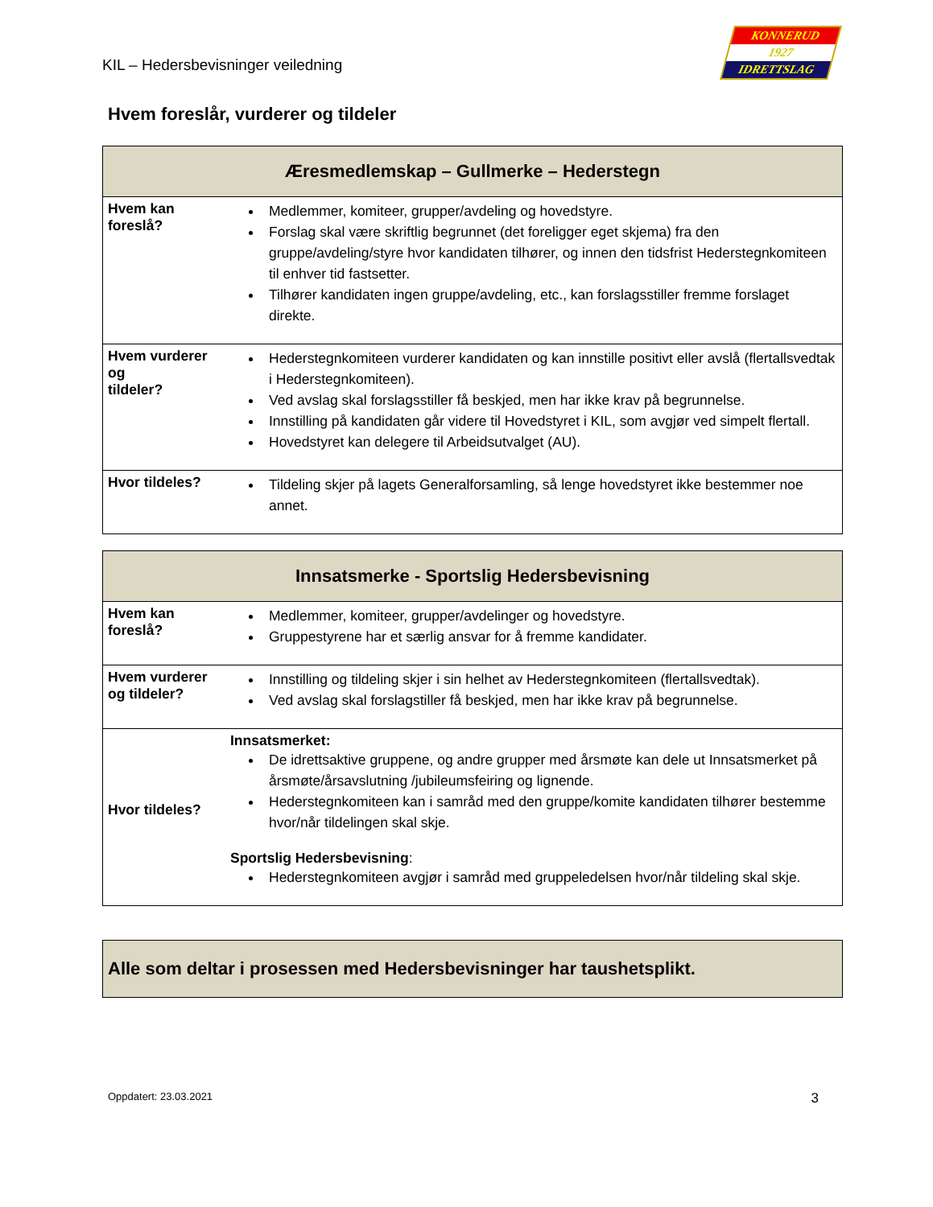KIL – Hedersbevisninger veiledning
KONNERUD
1927
IDRETTSLAG
Hvem foreslår, vurderer og tildeler
| Æresmedlemskap – Gullmerke – Hederstegn | |
| --- | --- |
| Hvem kan foreslå? | Medlemmer, komiteer, grupper/avdeling og hovedstyre. Forslag skal være skriftlig begrunnet (det foreligger eget skjema) fra den gruppe/avdeling/styre hvor kandidaten tilhører, og innen den tidsfrist Hederstegnkomiteen til enhver tid fastsetter. Tilhører kandidaten ingen gruppe/avdeling, etc., kan forslagsstiller fremme forslaget direkte. |
| Hvem vurderer og tildeler? | Hederstegnkomiteen vurderer kandidaten og kan innstille positivt eller avslå (flertallsvedtak i Hederstegnkomiteen). Ved avslag skal forslagsstiller få beskjed, men har ikke krav på begrunnelse. Innstilling på kandidaten går videre til Hovedstyret i KIL, som avgjør ved simpelt flertall. Hovedstyret kan delegere til Arbeidsutvalget (AU). |
| Hvor tildeles? | Tildeling skjer på lagets Generalforsamling, så lenge hovedstyret ikke bestemmer noe annet. |
| Innsatsmerke - Sportslig Hedersbevisning | |
| --- | --- |
| Hvem kan foreslå? | Medlemmer, komiteer, grupper/avdelinger og hovedstyre. Gruppestyrene har et særlig ansvar for å fremme kandidater. |
| Hvem vurderer og tildeler? | Innstilling og tildeling skjer i sin helhet av Hederstegnkomiteen (flertallsvedtak). Ved avslag skal forslagstiller få beskjed, men har ikke krav på begrunnelse. |
| Hvor tildeles? | Innsatsmerket: De idrettsaktive gruppene, og andre grupper med årsmøte kan dele ut Innsatsmerket på årsmøte/årsavslutning /jubileumsfeiring og lignende. Hederstegnkomiteen kan i samråd med den gruppe/komite kandidaten tilhører bestemme hvor/når tildelingen skal skje. Sportslig Hedersbevisning : Hederstegnkomiteen avgjør i samråd med gruppeledelsen hvor/når tildeling skal skje. |
Alle som deltar i prosessen med Hedersbevisninger har taushetsplikt.
Oppdatert: 23.03.2021 3